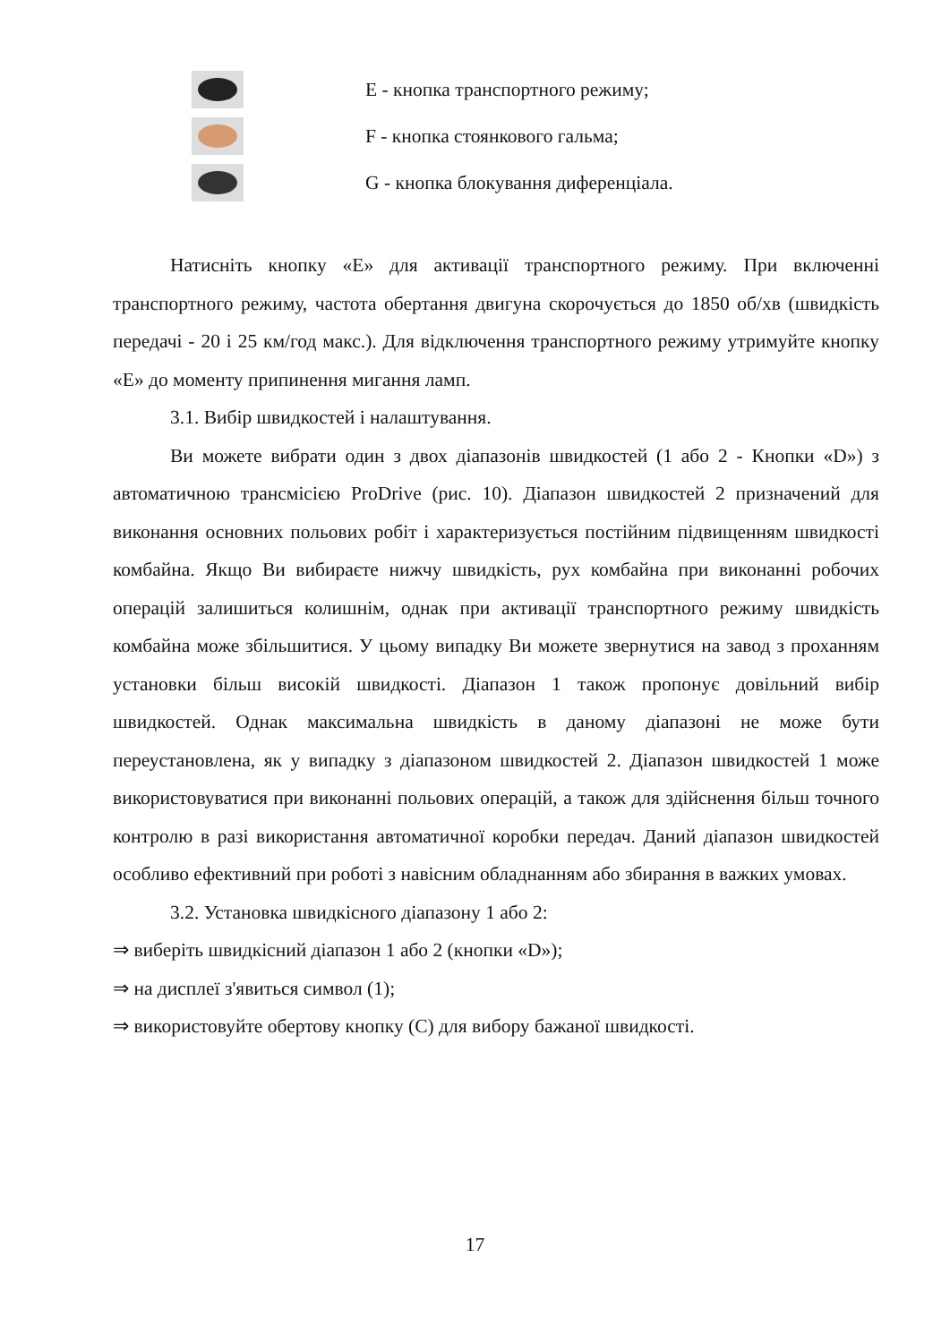E - кнопка транспортного режиму;
F - кнопка стоянкового гальма;
G - кнопка блокування диференціала.
Натисніть кнопку «Е» для активації транспортного режиму. При включенні транспортного режиму, частота обертання двигуна скорочується до 1850 об/хв (швидкість передачі - 20 і 25 км/год макс.). Для відключення транспортного режиму утримуйте кнопку «Е» до моменту припинення мигання ламп.
3.1. Вибір швидкостей і налаштування.
Ви можете вибрати один з двох діапазонів швидкостей (1 або 2 - Кнопки «D») з автоматичною трансмісією ProDrive (рис. 10). Діапазон швидкостей 2 призначений для виконання основних польових робіт і характеризується постійним підвищенням швидкості комбайна. Якщо Ви вибираєте нижчу швидкість, рух комбайна при виконанні робочих операцій залишиться колишнім, однак при активації транспортного режиму швидкість комбайна може збільшитися. У цьому випадку Ви можете звернутися на завод з проханням установки більш високій швидкості. Діапазон 1 також пропонує довільний вибір швидкостей. Однак максимальна швидкість в даному діапазоні не може бути переустановлена, як у випадку з діапазоном швидкостей 2. Діапазон швидкостей 1 може використовуватися при виконанні польових операцій, а також для здійснення більш точного контролю в разі використання автоматичної коробки передач. Даний діапазон швидкостей особливо ефективний при роботі з навісним обладнанням або збирання в важких умовах.
3.2. Установка швидкісного діапазону 1 або 2:
⇒ виберіть швидкісний діапазон 1 або 2 (кнопки «D»);
⇒ на дисплеї з'явиться символ (1);
⇒ використовуйте обертову кнопку (С) для вибору бажаної швидкості.
17